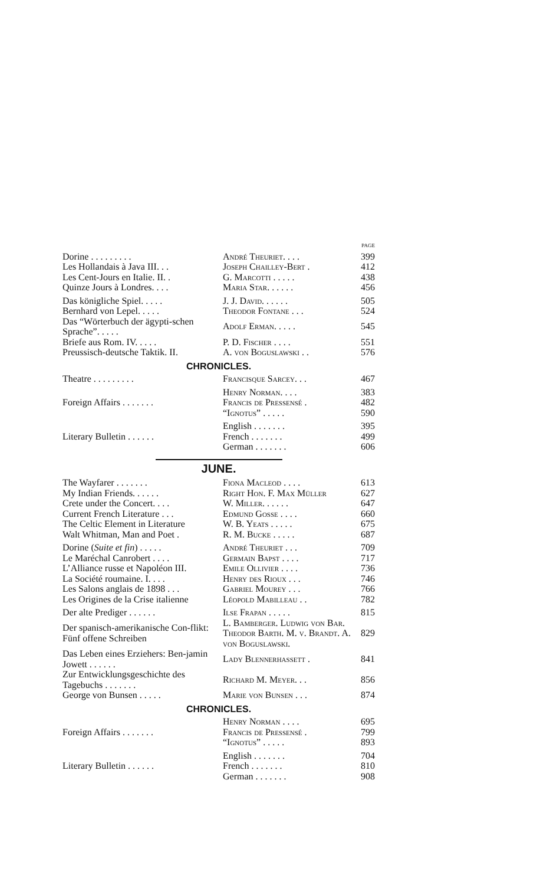PAGE
| Dorine . . . . . . . . . | André Theuriet. . . . | 399 |
| Les Hollandais à Java III. . . | Joseph Chailley-Bert . | 412 |
| Les Cent-Jours en Italie. II. . | G. Marcotti . . . . . | 438 |
| Quinze Jours à Londres. . . . | Maria Star. . . . . . | 456 |
| Das königliche Spiel. . . . . | J. J. David. . . . . . | 505 |
| Bernhard von Lepel. . . . . | Theodor Fontane . . . | 524 |
| Das “Wörterbuch der ägypti-schen Sprache”. . . . . | Adolf Erman. . . . . | 545 |
| Briefe aus Rom. IV. . . . . | P. D. Fischer . . . . | 551 |
| Preussisch-deutsche Taktik. II. | A. von Boguslawski . . | 576 |
CHRONICLES.
| Theatre . . . . . . . . . | Francisque Sarcey. . . | 467 |
| Foreign Affairs . . . . . . . | Henry Norman. . . . | 383 |
| | Francis de Pressensé . | 482 |
| | “Ignotus” . . . . . | 590 |
| Literary Bulletin . . . . . . | English . . . . . . . | 395 |
| | French . . . . . . . | 499 |
| | German . . . . . . . | 606 |
JUNE.
| The Wayfarer . . . . . . . | Fiona Macleod . . . . | 613 |
| My Indian Friends. . . . . . | Right Hon. F. Max Müller | 627 |
| Crete under the Concert. . . . | W. Miller. . . . . . | 647 |
| Current French Literature . . . | Edmund Gosse . . . . | 660 |
| The Celtic Element in Literature | W. B. Yeats . . . . . | 675 |
| Walt Whitman, Man and Poet . | R. M. Bucke . . . . . | 687 |
| Dorine ( Suite et fin ) . . . . . | André Theuriet . . . | 709 |
| Le Maréchal Canrobert . . . . | Germain Bapst . . . . | 717 |
| L’Alliance russe et Napoléon III. | Emile Ollivier . . . . | 736 |
| La Société roumaine. I. . . . | Henry des Rioux . . . | 746 |
| Les Salons anglais de 1898 . . . | Gabriel Mourey . . . | 766 |
| Les Origines de la Crise italienne | Léopold Mabilleau . . | 782 |
| Der alte Prediger . . . . . . | Ilse Frapan . . . . . | 815 |
| Der spanisch-amerikanische Con-flikt: Fünf offene Schreiben | L. Bamberger. Ludwig von Bar. Theodor Barth. M. v. Brandt. A. von Boguslawski. | 829 |
| Das Leben eines Erziehers: Ben-jamin Jowett . . . . . . | Lady Blennerhassett . | 841 |
| Zur Entwicklungsgeschichte des Tagebuchs . . . . . . . | Richard M. Meyer. . . | 856 |
| George von Bunsen . . . . . | Marie von Bunsen . . . | 874 |
CHRONICLES.
| Foreign Affairs . . . . . . . | Henry Norman . . . . | 695 |
| | Francis de Pressensé . | 799 |
| | “Ignotus” . . . . . | 893 |
| Literary Bulletin . . . . . . | English . . . . . . . | 704 |
| | French . . . . . . . | 810 |
| | German . . . . . . . | 908 |